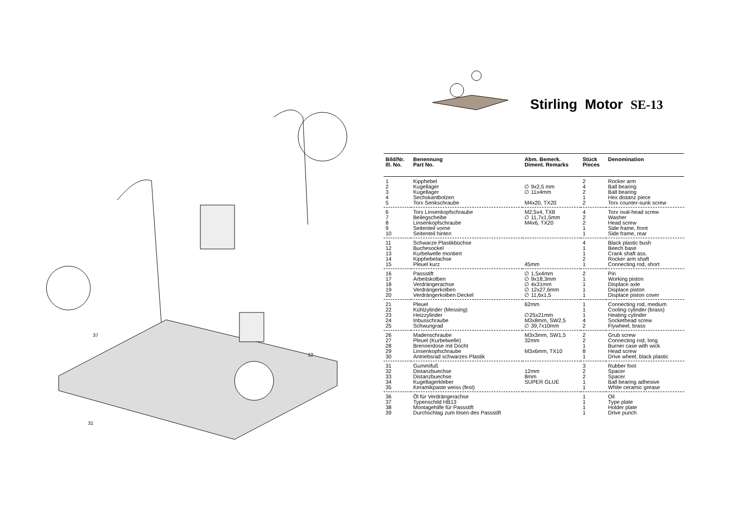37
12
31
Stirling Motor SE-13
| Bild/Nr. Ill. No. | Benennung Part No. | Abm. Bemerk. Diment. Remarks | Stück Pieces | Denomination |
| --- | --- | --- | --- | --- |
| 1 2 3 4 5 | Kipphebel Kugellager Kugellager Sechskantbolzen Torx Senkschraube | ∅ 9x2,5 mm ∅ 11x4mm M4x20, TX20 | 2 4 2 1 2 | Rocker arm Ball bearing Ball bearing Hex distanz piece Torx counter-sunk screw |
| 6 7 8 9 10 | Torx Linsenkopfschraube Beilegscheibe Linsenkopfschraube Seitenteil vorne Seitenteil hinten | M2,5x4, TX8 ∅ 11,7x1,5mm M4x6, TX20 | 4 2 2 1 1 | Torx oval-head screw Washer Head screw Side frame, front Side frame, rear |
| 11 12 13 14 15 | Schwarze Plastikbüchse Buchesockel Kurbelwelle montiert Kipphebelachse Pleuel kurz | 45mm | 4 1 1 2 1 | Black plastic bush Beech base Crank shaft ass. Rocker arm shaft Connecting rod, short |
| 16 17 18 19 20 | Passstift Arbeitskolben Verdrängerachse Verdrängerkolben Verdrängerkolben Deckel | ∅ 1,5x4mm ∅ 9x18,3mm ∅ 4x31mm ∅ 12x27,6mm ∅ 11,6x1,5 | 2 1 1 1 1 | Pin Working piston Displace axle Displace piston Displace piston cover |
| 21 22 23 24 25 | Pleuel Kühlzylinder (Messing) Heizzylinder Inbusschraube Schwungrad | 62mm ∅25x21mm M3x8mm, SW2,5 ∅ 39,7x10mm | 1 1 1 4 2 | Connecting rod, medium Cooling cylinder (brass) Heating cylinder Sockethead screw Flywheel, brass |
| 26 27 28 29 30 | Madenschraube Pleuel (Kurbelwelle) Brennerdose mit Docht Linsenkopfschraube Antriebsrad schwarzes Plastik | M3x3mm, SW1,5 32mm M3x6mm, TX10 | 2 2 1 8 1 | Grub screw Connecting rod, long Burner case with wick Head screw Drive wheel, black plastic |
| 31 32 33 34 35 | Gummifuß Distanzbuechse Distanzbuechse Kugellagerkleber Keramikpaste weiss (fest) | 12mm 8mm SUPER GLUE | 3 2 2 1 1 | Rubber foot Spacer Spacer Ball bearing adhesive White ceramic grease |
| 36 37 38 39 | Öl für Verdrängerachse Typenschild HB13 Montagehilfe für Passstift Durchschlag zum lösen des Passstift | | 1 1 1 1 | Oil Type plate Holder plate Drive punch |